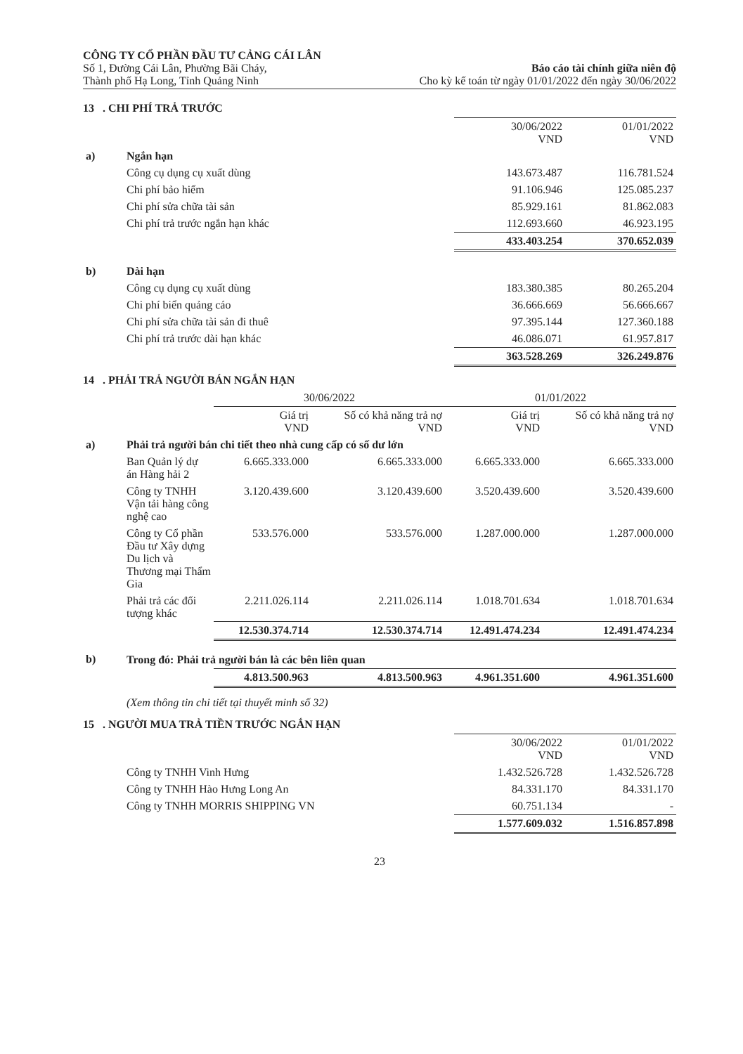CÔNG TY CỔ PHẦN ĐẦU TƯ CẢNG CÁI LÂN
Số 1, Đường Cái Lân, Phường Bãi Cháy,
Thành phố Hạ Long, Tỉnh Quảng Ninh
Báo cáo tài chính giữa niên độ
Cho kỳ kế toán từ ngày 01/01/2022 đến ngày 30/06/2022
13 . CHI PHÍ TRẢ TRƯỚC
| | | 30/06/2022 VND | 01/01/2022 VND |
| --- | --- | --- | --- |
| a) | Ngắn hạn | | |
| | Công cụ dụng cụ xuất dùng | 143.673.487 | 116.781.524 |
| | Chi phí bảo hiểm | 91.106.946 | 125.085.237 |
| | Chi phí sửa chữa tài sản | 85.929.161 | 81.862.083 |
| | Chi phí trả trước ngắn hạn khác | 112.693.660 | 46.923.195 |
| | | 433.403.254 | 370.652.039 |
| b) | Dài hạn | | |
| | Công cụ dụng cụ xuất dùng | 183.380.385 | 80.265.204 |
| | Chi phí biển quảng cáo | 36.666.669 | 56.666.667 |
| | Chi phí sửa chữa tài sản đi thuê | 97.395.144 | 127.360.188 |
| | Chi phí trả trước dài hạn khác | 46.086.071 | 61.957.817 |
| | | 363.528.269 | 326.249.876 |
14 . PHẢI TRẢ NGƯỜI BÁN NGẮN HẠN
| | | 30/06/2022 | | 01/01/2022 | |
| --- | --- | --- | --- | --- | --- |
| | | Giá trị VND | Số có khả năng trả nợ VND | Giá trị VND | Số có khả năng trả nợ VND |
| a) | Phải trả người bán chi tiết theo nhà cung cấp có số dư lớn | | | | |
| | Ban Quản lý dự án Hàng hải 2 | 6.665.333.000 | 6.665.333.000 | 6.665.333.000 | 6.665.333.000 |
| | Công ty TNHH Vận tải hàng công nghệ cao | 3.120.439.600 | 3.120.439.600 | 3.520.439.600 | 3.520.439.600 |
| | Công ty Cổ phần Đầu tư Xây dựng Du lịch và Thương mại Thẩm Gia | 533.576.000 | 533.576.000 | 1.287.000.000 | 1.287.000.000 |
| | Phải trả các đối tượng khác | 2.211.026.114 | 2.211.026.114 | 1.018.701.634 | 1.018.701.634 |
| | | 12.530.374.714 | 12.530.374.714 | 12.491.474.234 | 12.491.474.234 |
| b) | Trong đó: Phải trả người bán là các bên liên quan | | | | |
| | | 4.813.500.963 | 4.813.500.963 | 4.961.351.600 | 4.961.351.600 |
| | (Xem thông tin chi tiết tại thuyết minh số 32) | | | | |
15 . NGƯỜI MUA TRẢ TIỀN TRƯỚC NGẮN HẠN
| | | 30/06/2022 VND | 01/01/2022 VND |
| --- | --- | --- | --- |
| | Công ty TNHH Vinh Hưng | 1.432.526.728 | 1.432.526.728 |
| | Công ty TNHH Hào Hưng Long An | 84.331.170 | 84.331.170 |
| | Công ty TNHH MORRIS SHIPPING VN | 60.751.134 | - |
| | | 1.577.609.032 | 1.516.857.898 |
23